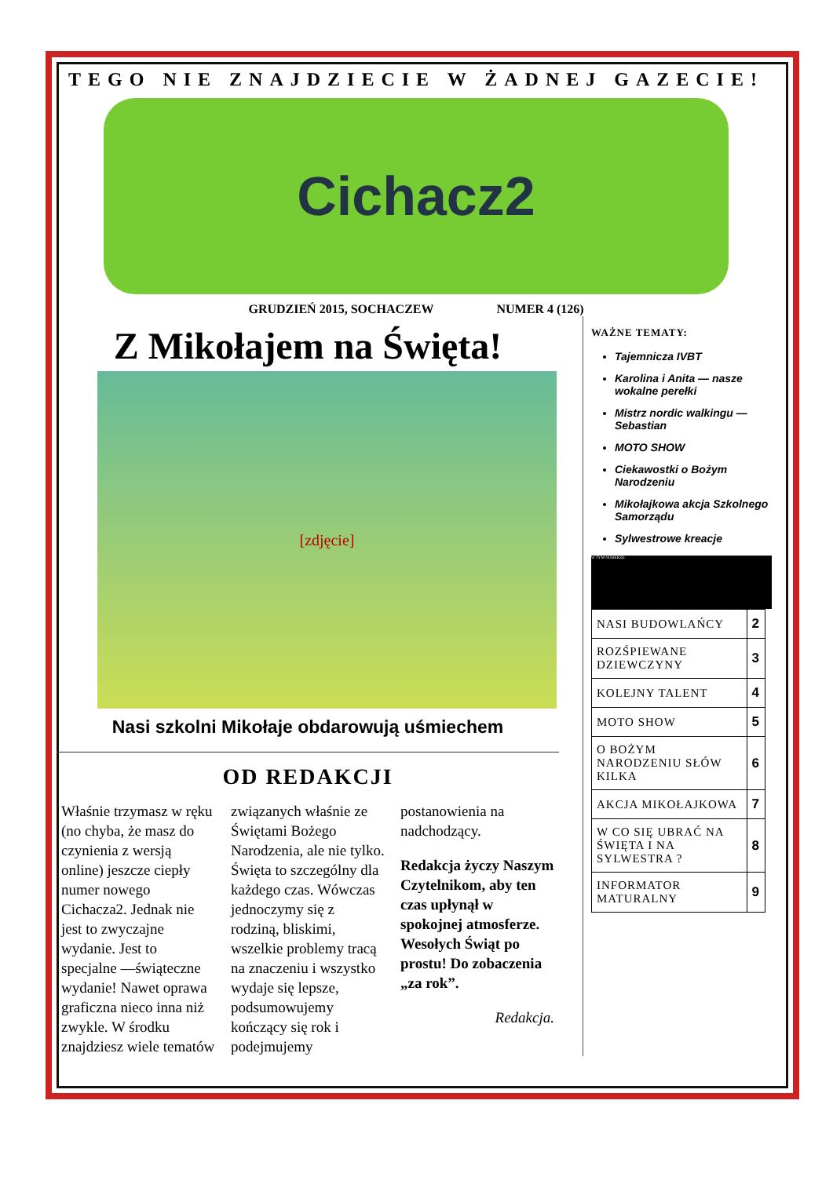TEGO NIE ZNAJDZIECIE W ŻADNEJ GAZECIE!
Cichacz2
GRUDZIEŃ 2015, SOCHACZEW NUMER 4 (126)
Z Mikołajem na Święta!
[zdjęcie]
Nasi szkolni Mikołaje obdarowują uśmiechem
OD REDAKCJI
Właśnie trzymasz w ręku (no chyba, że masz do czynienia z wersją online) jeszcze ciepły numer nowego Cichacza2. Jednak nie jest to zwyczajne wydanie. Jest to specjalne —świąteczne wydanie! Nawet oprawa graficzna nieco inna niż zwykle. W środku znajdziesz wiele tematów związanych właśnie ze Świętami Bożego Narodzenia, ale nie tylko. Święta to szczególny dla każdego czas. Wówczas jednoczymy się z rodziną, bliskimi, wszelkie problemy tracą na znaczeniu i wszystko wydaje się lepsze, podsumowujemy kończący się rok i podejmujemy postanowienia na nadchodzący.
Redakcja życzy Naszym Czytelnikom, aby ten czas upłynął w spokojnej atmosferze. Wesołych Świąt po prostu! Do zobaczenia „za rok”.
Redakcja.
WAŻNE TEMATY:
Tajemnicza IVBT
Karolina i Anita — nasze wokalne perełki
Mistrz nordic walkingu — Sebastian
MOTO SHOW
Ciekawostki o Bożym Narodzeniu
Mikołajkowa akcja Szkolnego Samorządu
Sylwestrowe kreacje
W TYM NUMERZE:
| NASI BUDOWLAŃCY | 2 |
| ROZŚPIEWANE DZIEWCZYNY | 3 |
| KOLEJNY TALENT | 4 |
| MOTO SHOW | 5 |
| O BOŻYM NARODZENIU SŁÓW KILKA | 6 |
| AKCJA MIKOŁAJKOWA | 7 |
| W CO SIĘ UBRAĆ NA ŚWIĘTA I NA SYLWESTRA ? | 8 |
| INFORMATOR MATURALNY | 9 |